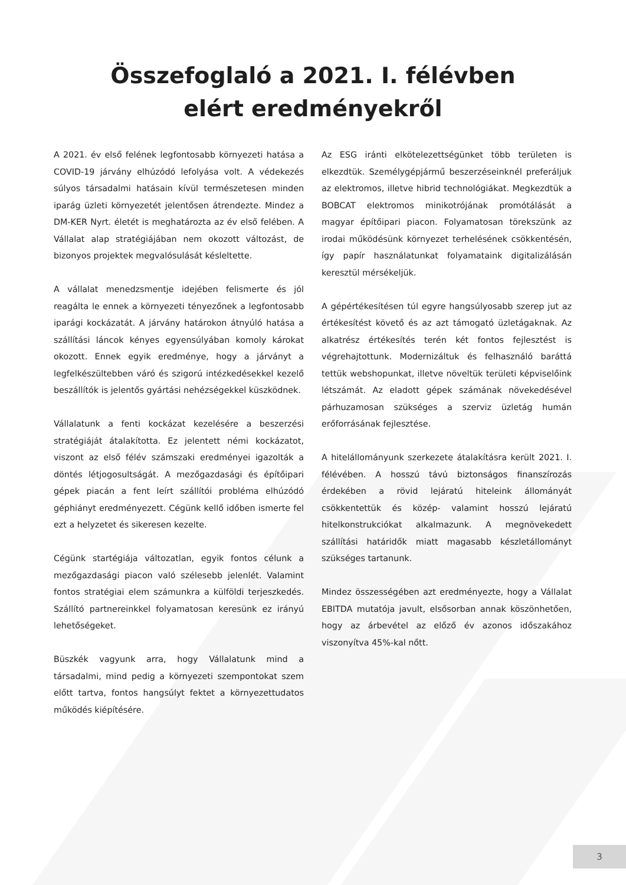Összefoglaló a 2021. I. félévben
elért eredményekről
A 2021. év első felének legfontosabb környezeti hatása a COVID-19 járvány elhúzódó lefolyása volt. A védekezés súlyos társadalmi hatásain kívül természetesen minden iparág üzleti környezetét jelentősen átrendezte. Mindez a DM-KER Nyrt. életét is meghatározta az év első felében. A Vállalat alap stratégiájában nem okozott változást, de bizonyos projektek megvalósulását késleltette.
A vállalat menedzsmentje idejében felismerte és jól reagálta le ennek a környezeti tényezőnek a legfontosabb iparági kockázatát. A járvány határokon átnyúló hatása a szállítási láncok kényes egyensúlyában komoly károkat okozott. Ennek egyik eredménye, hogy a járványt a legfelkészültebben váró és szigorú intézkedésekkel kezelő beszállítók is jelentős gyártási nehézségekkel küszködnek.
Vállalatunk a fenti kockázat kezelésére a beszerzési stratégiáját átalakította. Ez jelentett némi kockázatot, viszont az első félév számszaki eredményei igazolták a döntés létjogosultságát. A mezőgazdasági és építőipari gépek piacán a fent leírt szállítói probléma elhúzódó géphiányt eredményezett. Cégünk kellő időben ismerte fel ezt a helyzetet és sikeresen kezelte.
Cégünk startégiája változatlan, egyik fontos célunk a mezőgazdasági piacon való szélesebb jelenlét. Valamint fontos stratégiai elem számunkra a külföldi terjeszkedés. Szállító partnereinkkel folyamatosan keresünk ez irányú lehetőségeket.
Büszkék vagyunk arra, hogy Vállalatunk mind a társadalmi, mind pedig a környezeti szempontokat szem előtt tartva, fontos hangsúlyt fektet a környezettudatos működés kiépítésére.
Az ESG iránti elkötelezettségünket több területen is elkezdtük. Személygépjármű beszerzéseinknél preferáljuk az elektromos, illetve hibrid technológiákat. Megkezdtük a BOBCAT elektromos minikotrójának promótálását a magyar építőipari piacon. Folyamatosan törekszünk az irodai működésünk környezet terhelésének csökkentésén, így papír használatunkat folyamataink digitalizálásán keresztül mérsékeljük.
A gépértékesítésen túl egyre hangsúlyosabb szerep jut az értékesítést követő és az azt támogató üzletágaknak. Az alkatrész értékesítés terén két fontos fejlesztést is végrehajtottunk. Modernizáltuk és felhasználó baráttá tettük webshopunkat, illetve növeltük területi képviselőink létszámát. Az eladott gépek számának növekedésével párhuzamosan szükséges a szerviz üzletág humán erőforrásának fejlesztése.
A hitelállományunk szerkezete átalakításra került 2021. I. félévében. A hosszú távú biztonságos finanszírozás érdekében a rövid lejáratú hiteleink állományát csökkentettük és közép- valamint hosszú lejáratú hitelkonstrukciókat alkalmazunk. A megnövekedett szállítási határidők miatt magasabb készletállományt szükséges tartanunk.
Mindez összességében azt eredményezte, hogy a Vállalat EBITDA mutatója javult, elsősorban annak köszönhetően, hogy az árbevétel az előző év azonos időszakához viszonyítva 45%-kal nőtt.
3